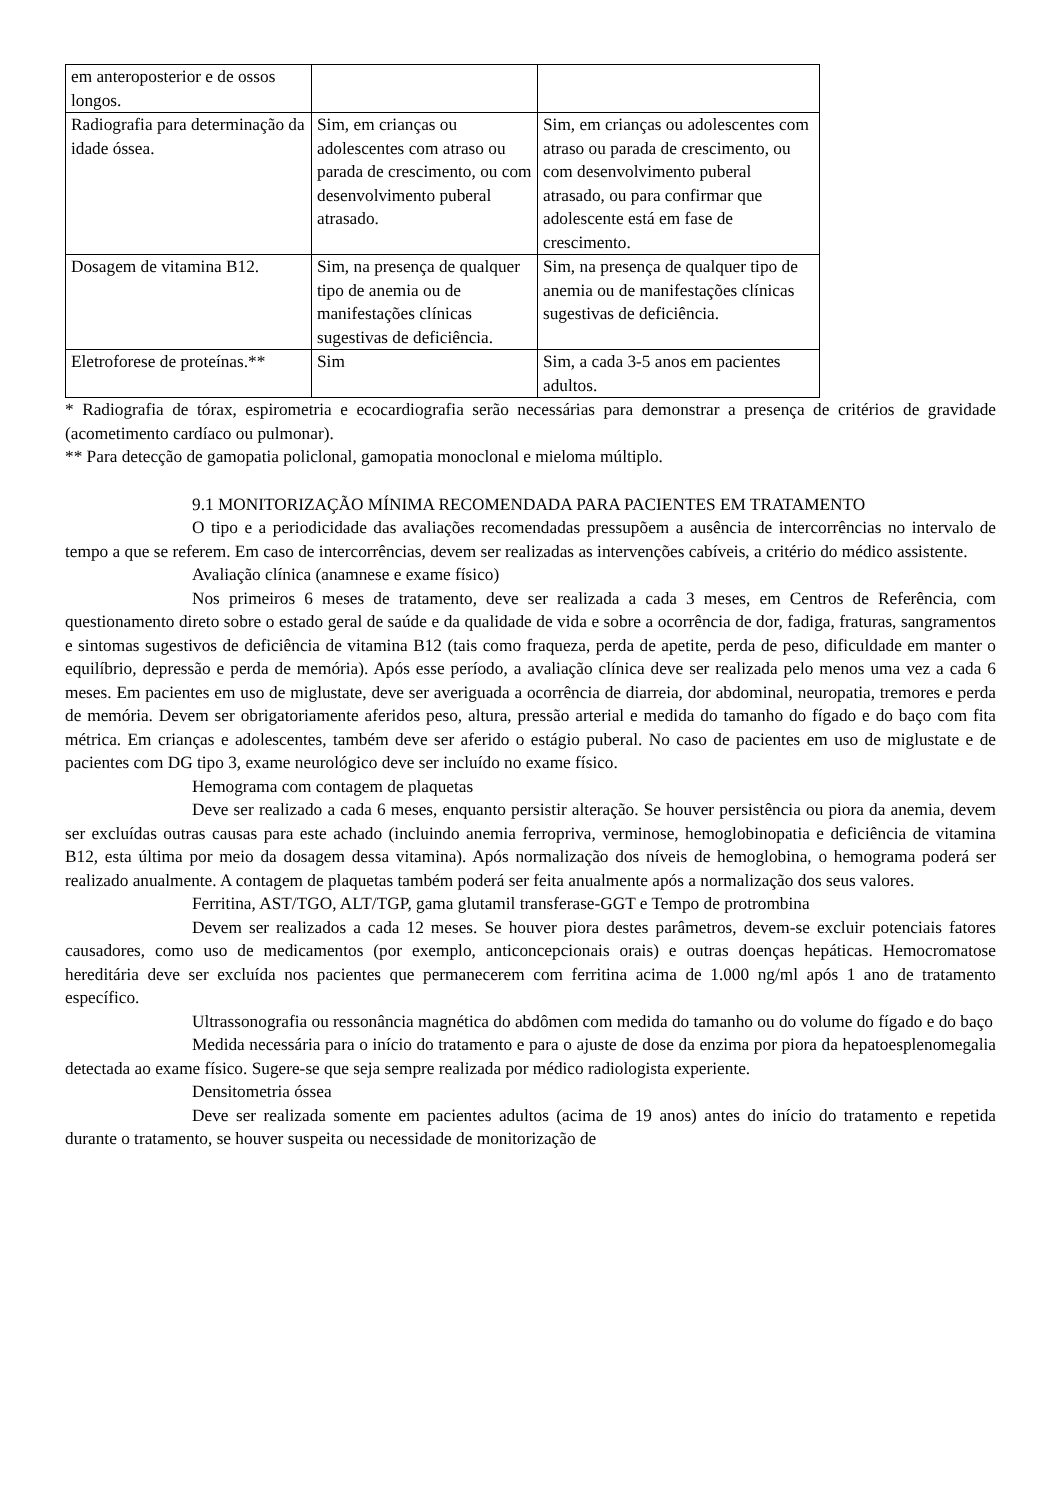| em anteroposterior e de ossos longos. | | |
| Radiografia para determinação da idade óssea. | Sim, em crianças ou adolescentes com atraso ou parada de crescimento, ou com desenvolvimento puberal atrasado. | Sim, em crianças ou adolescentes com atraso ou parada de crescimento, ou com desenvolvimento puberal atrasado, ou para confirmar que adolescente está em fase de crescimento. |
| Dosagem de vitamina B12. | Sim, na presença de qualquer tipo de anemia ou de manifestações clínicas sugestivas de deficiência. | Sim, na presença de qualquer tipo de anemia ou de manifestações clínicas sugestivas de deficiência. |
| Eletroforese de proteínas.** | Sim | Sim, a cada 3-5 anos em pacientes adultos. |
* Radiografia de tórax, espirometria e ecocardiografia serão necessárias para demonstrar a presença de critérios de gravidade (acometimento cardíaco ou pulmonar).
** Para detecção de gamopatia policlonal, gamopatia monoclonal e mieloma múltiplo.
9.1 MONITORIZAÇÃO MÍNIMA RECOMENDADA PARA PACIENTES EM TRATAMENTO
O tipo e a periodicidade das avaliações recomendadas pressupõem a ausência de intercorrências no intervalo de tempo a que se referem. Em caso de intercorrências, devem ser realizadas as intervenções cabíveis, a critério do médico assistente.
Avaliação clínica (anamnese e exame físico)
Nos primeiros 6 meses de tratamento, deve ser realizada a cada 3 meses, em Centros de Referência, com questionamento direto sobre o estado geral de saúde e da qualidade de vida e sobre a ocorrência de dor, fadiga, fraturas, sangramentos e sintomas sugestivos de deficiência de vitamina B12 (tais como fraqueza, perda de apetite, perda de peso, dificuldade em manter o equilíbrio, depressão e perda de memória). Após esse período, a avaliação clínica deve ser realizada pelo menos uma vez a cada 6 meses. Em pacientes em uso de miglustate, deve ser averiguada a ocorrência de diarreia, dor abdominal, neuropatia, tremores e perda de memória. Devem ser obrigatoriamente aferidos peso, altura, pressão arterial e medida do tamanho do fígado e do baço com fita métrica. Em crianças e adolescentes, também deve ser aferido o estágio puberal. No caso de pacientes em uso de miglustate e de pacientes com DG tipo 3, exame neurológico deve ser incluído no exame físico.
Hemograma com contagem de plaquetas
Deve ser realizado a cada 6 meses, enquanto persistir alteração. Se houver persistência ou piora da anemia, devem ser excluídas outras causas para este achado (incluindo anemia ferropriva, verminose, hemoglobinopatia e deficiência de vitamina B12, esta última por meio da dosagem dessa vitamina). Após normalização dos níveis de hemoglobina, o hemograma poderá ser realizado anualmente. A contagem de plaquetas também poderá ser feita anualmente após a normalização dos seus valores.
Ferritina, AST/TGO, ALT/TGP, gama glutamil transferase-GGT e Tempo de protrombina
Devem ser realizados a cada 12 meses. Se houver piora destes parâmetros, devem-se excluir potenciais fatores causadores, como uso de medicamentos (por exemplo, anticoncepcionais orais) e outras doenças hepáticas. Hemocromatose hereditária deve ser excluída nos pacientes que permanecerem com ferritina acima de 1.000 ng/ml após 1 ano de tratamento específico.
Ultrassonografia ou ressonância magnética do abdômen com medida do tamanho ou do volume do fígado e do baço
Medida necessária para o início do tratamento e para o ajuste de dose da enzima por piora da hepatoesplenomegalia detectada ao exame físico. Sugere-se que seja sempre realizada por médico radiologista experiente.
Densitometria óssea
Deve ser realizada somente em pacientes adultos (acima de 19 anos) antes do início do tratamento e repetida durante o tratamento, se houver suspeita ou necessidade de monitorização de